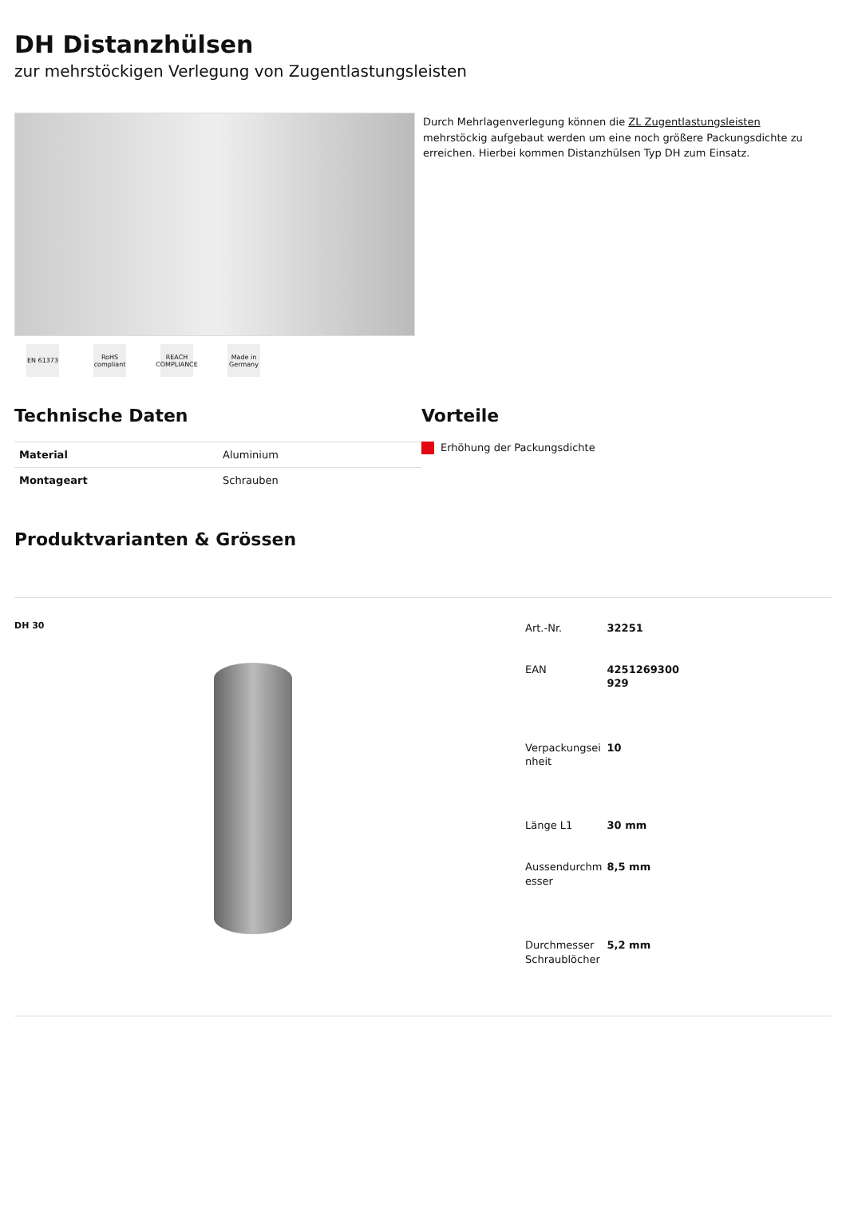DH Distanzhülsen
zur mehrstöckigen Verlegung von Zugentlastungsleisten
EN 61373 RoHS compliant
REACH COMPLIANCE
Made in Germany
Durch Mehrlagenverlegung können die ZL Zugentlastungsleisten mehrstöckig aufgebaut werden um eine noch größere Packungsdichte zu erreichen. Hierbei kommen Distanzhülsen Typ DH zum Einsatz.
Technische Daten
| Material | Aluminium |
| Montageart | Schrauben |
Vorteile
Erhöhung der Packungsdichte
Produktvarianten & Grössen
DH 30
| Art.-Nr. | 32251 |
| EAN | 4251269300 929 |
| Verpackungsei nheit | 10 |
| Länge L1 | 30 mm |
| Aussendurchm esser | 8,5 mm |
| Durchmesser Schraublöcher | 5,2 mm |